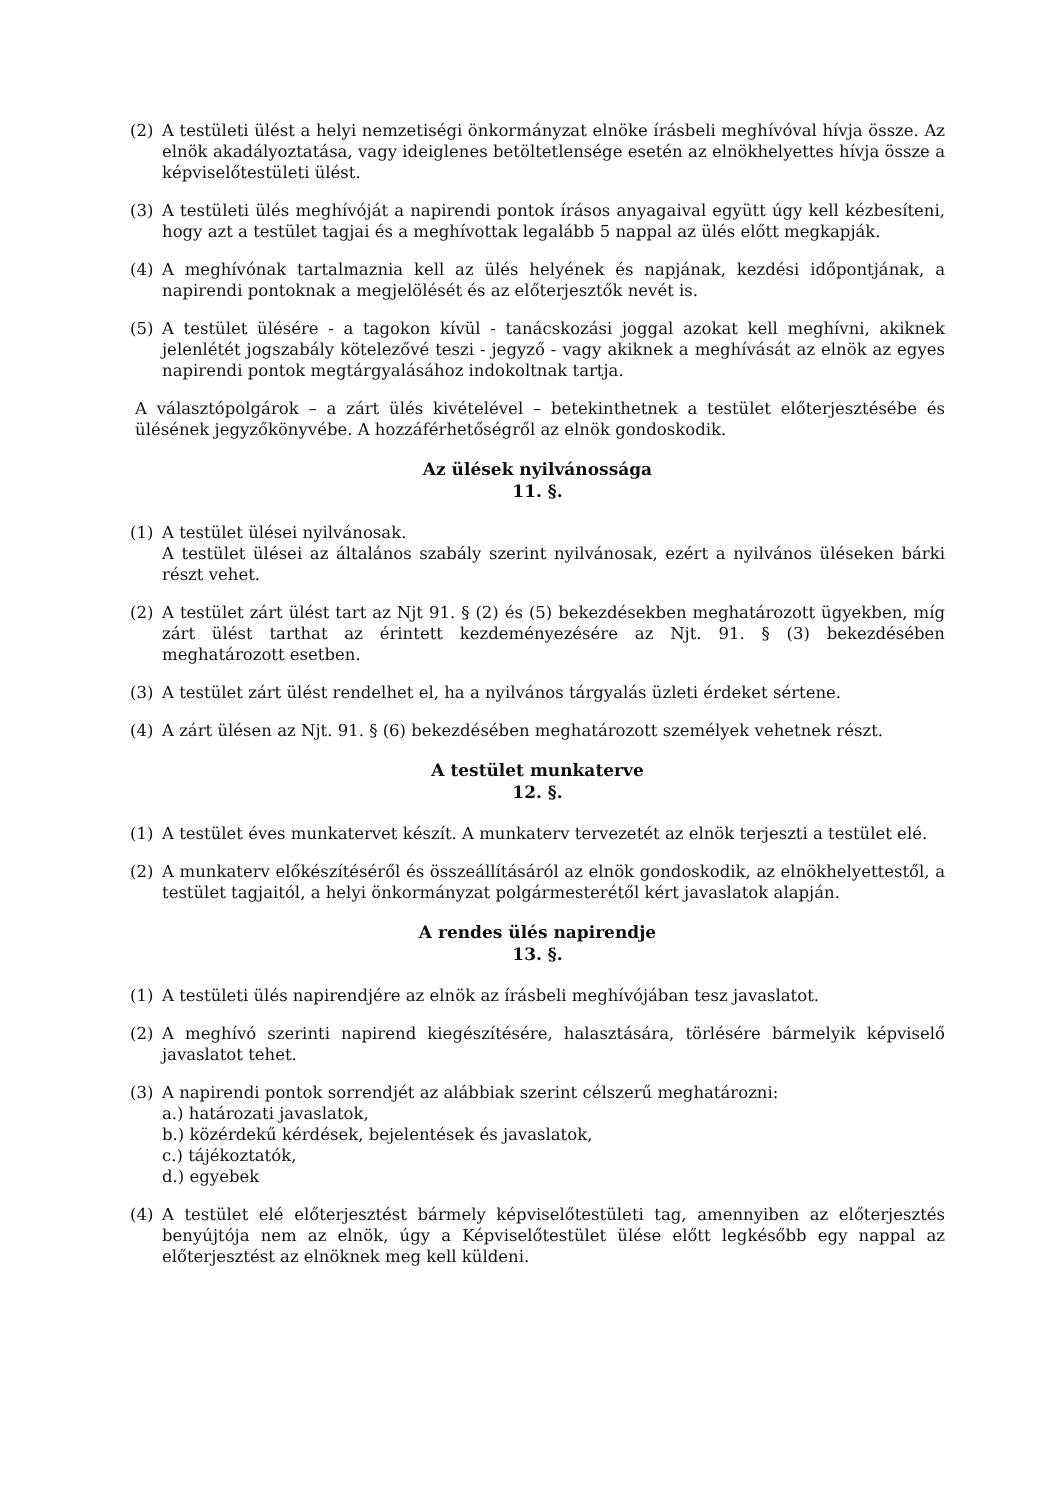(2) A testületi ülést a helyi nemzetiségi önkormányzat elnöke írásbeli meghívóval hívja össze. Az elnök akadályoztatása, vagy ideiglenes betöltetlensége esetén az elnökhelyettes hívja össze a képviselőtestületi ülést.
(3) A testületi ülés meghívóját a napirendi pontok írásos anyagaival együtt úgy kell kézbesíteni, hogy azt a testület tagjai és a meghívottak legalább 5 nappal az ülés előtt megkapják.
(4) A meghívónak tartalmaznia kell az ülés helyének és napjának, kezdési időpontjának, a napirendi pontoknak a megjelölését és az előterjesztők nevét is.
(5) A testület ülésére - a tagokon kívül - tanácskozási joggal azokat kell meghívni, akiknek jelenlétét jogszabály kötelezővé teszi - jegyző - vagy akiknek a meghívását az elnök az egyes napirendi pontok megtárgyalásához indokoltnak tartja.
A választópolgárok – a zárt ülés kivételével – betekinthetnek a testület előterjesztésébe és ülésének jegyzőkönyvébe. A hozzáférhetőségről az elnök gondoskodik.
Az ülések nyilvánossága
11. §.
(1) A testület ülései nyilvánosak.
A testület ülései az általános szabály szerint nyilvánosak, ezért a nyilvános üléseken bárki részt vehet.
(2) A testület zárt ülést tart az Njt 91. § (2) és (5) bekezdésekben meghatározott ügyekben, míg zárt ülést tarthat az érintett kezdeményezésére az Njt. 91. § (3) bekezdésében meghatározott esetben.
(3) A testület zárt ülést rendelhet el, ha a nyilvános tárgyalás üzleti érdeket sértene.
(4) A zárt ülésen az Njt. 91. § (6) bekezdésében meghatározott személyek vehetnek részt.
A testület munkaterve
12. §.
(1) A testület éves munkatervet készít. A munkaterv tervezetét az elnök terjeszti a testület elé.
(2) A munkaterv előkészítéséről és összeállításáról az elnök gondoskodik, az elnökhelyettestől, a testület tagjaitól, a helyi önkormányzat polgármesterétől kért javaslatok alapján.
A rendes ülés napirendje
13. §.
(1) A testületi ülés napirendjére az elnök az írásbeli meghívójában tesz javaslatot.
(2) A meghívó szerinti napirend kiegészítésére, halasztására, törlésére bármelyik képviselő javaslatot tehet.
(3) A napirendi pontok sorrendjét az alábbiak szerint célszerű meghatározni:
a.) határozati javaslatok,
b.) közérdekű kérdések, bejelentések és javaslatok,
c.) tájékoztatók,
d.) egyebek
(4) A testület elé előterjesztést bármely képviselőtestületi tag, amennyiben az előterjesztés benyújtója nem az elnök, úgy a Képviselőtestület ülése előtt legkésőbb egy nappal az előterjesztést az elnöknek meg kell küldeni.